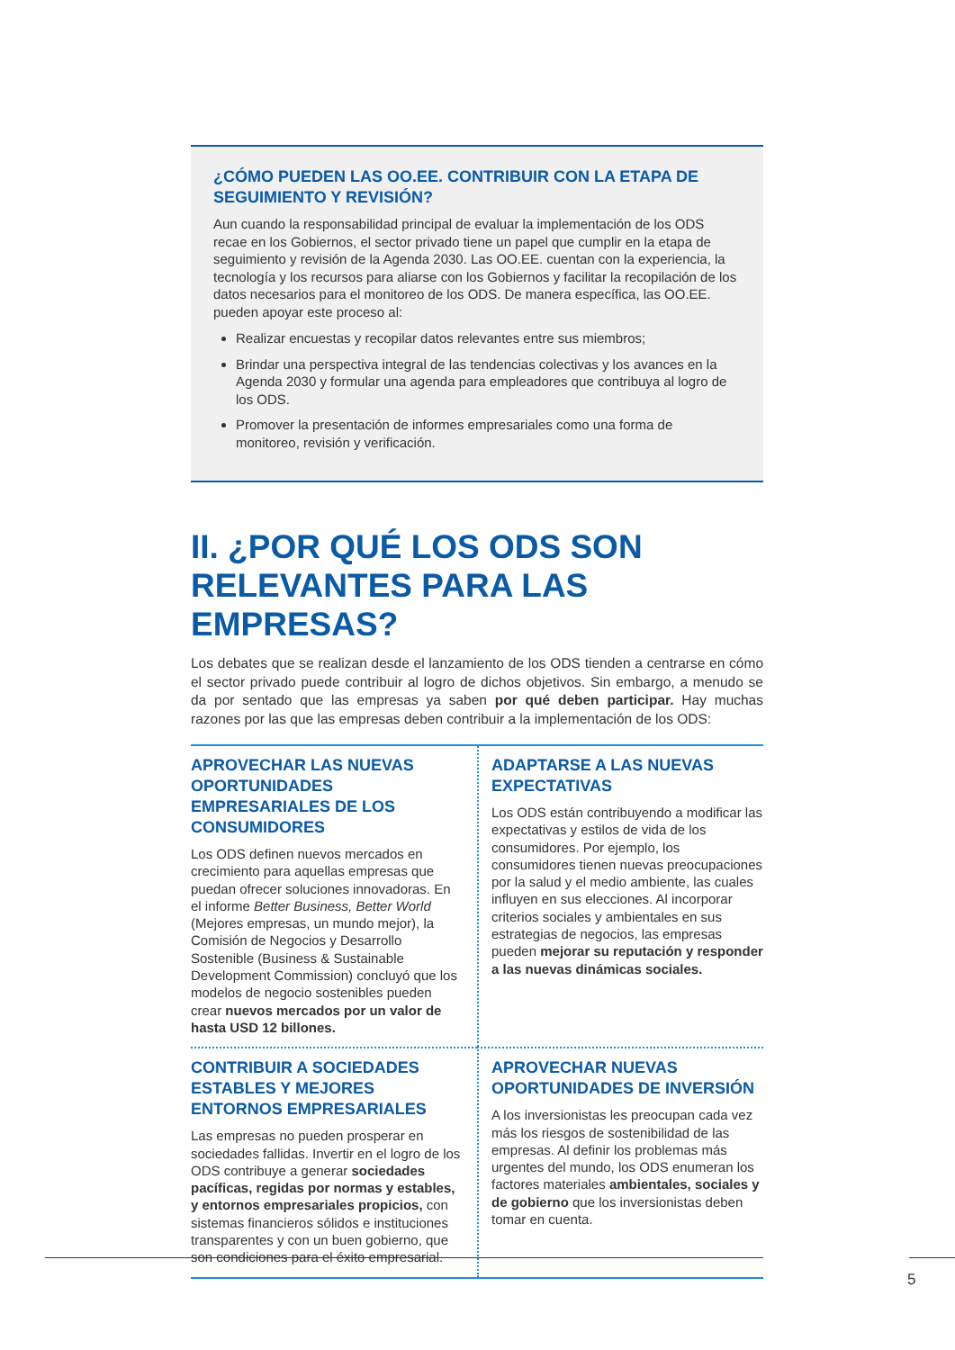¿CÓMO PUEDEN LAS OO.EE. CONTRIBUIR CON LA ETAPA DE SEGUIMIENTO Y REVISIÓN?
Aun cuando la responsabilidad principal de evaluar la implementación de los ODS recae en los Gobiernos, el sector privado tiene un papel que cumplir en la etapa de seguimiento y revisión de la Agenda 2030. Las OO.EE. cuentan con la experiencia, la tecnología y los recursos para aliarse con los Gobiernos y facilitar la recopilación de los datos necesarios para el monitoreo de los ODS. De manera específica, las OO.EE. pueden apoyar este proceso al:
Realizar encuestas y recopilar datos relevantes entre sus miembros;
Brindar una perspectiva integral de las tendencias colectivas y los avances en la Agenda 2030 y formular una agenda para empleadores que contribuya al logro de los ODS.
Promover la presentación de informes empresariales como una forma de monitoreo, revisión y verificación.
II. ¿POR QUÉ LOS ODS SON RELEVANTES PARA LAS EMPRESAS?
Los debates que se realizan desde el lanzamiento de los ODS tienden a centrarse en cómo el sector privado puede contribuir al logro de dichos objetivos. Sin embargo, a menudo se da por sentado que las empresas ya saben por qué deben participar. Hay muchas razones por las que las empresas deben contribuir a la implementación de los ODS:
APROVECHAR LAS NUEVAS OPORTUNIDADES EMPRESARIALES DE LOS CONSUMIDORES
Los ODS definen nuevos mercados en crecimiento para aquellas empresas que puedan ofrecer soluciones innovadoras. En el informe Better Business, Better World (Mejores empresas, un mundo mejor), la Comisión de Negocios y Desarrollo Sostenible (Business & Sustainable Development Commission) concluyó que los modelos de negocio sostenibles pueden crear nuevos mercados por un valor de hasta USD 12 billones.
ADAPTARSE A LAS NUEVAS EXPECTATIVAS
Los ODS están contribuyendo a modificar las expectativas y estilos de vida de los consumidores. Por ejemplo, los consumidores tienen nuevas preocupaciones por la salud y el medio ambiente, las cuales influyen en sus elecciones. Al incorporar criterios sociales y ambientales en sus estrategias de negocios, las empresas pueden mejorar su reputación y responder a las nuevas dinámicas sociales.
CONTRIBUIR A SOCIEDADES ESTABLES Y MEJORES ENTORNOS EMPRESARIALES
Las empresas no pueden prosperar en sociedades fallidas. Invertir en el logro de los ODS contribuye a generar sociedades pacíficas, regidas por normas y estables, y entornos empresariales propicios, con sistemas financieros sólidos e instituciones transparentes y con un buen gobierno, que son condiciones para el éxito empresarial.
APROVECHAR NUEVAS OPORTUNIDADES DE INVERSIÓN
A los inversionistas les preocupan cada vez más los riesgos de sostenibilidad de las empresas. Al definir los problemas más urgentes del mundo, los ODS enumeran los factores materiales ambientales, sociales y de gobierno que los inversionistas deben tomar en cuenta.
5